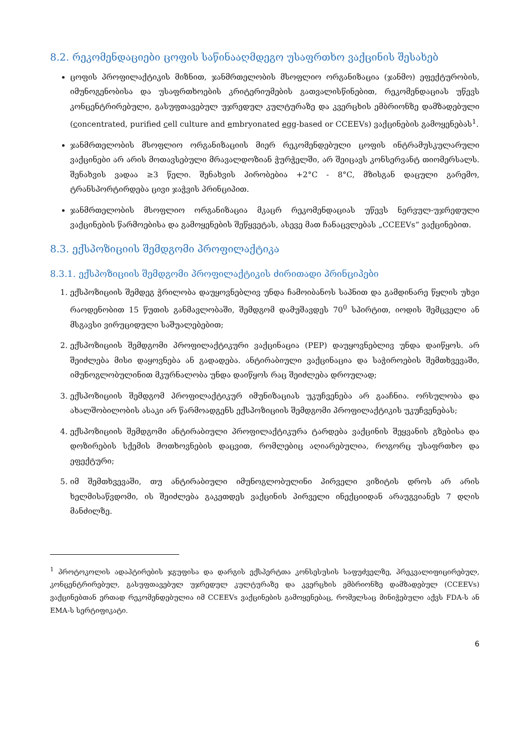8.2. რეკომენდაციები ცოფის საწინააღმდეგო უსაფრთხო ვაქცინის შესახებ
ცოფის პროფილაქტიკის მიზნით, ჯანმრთელობის მსოფლიო ორგანიზაცია (ჯანმო) ეფექტურობის, იმუნოგენობისა და უსაფრთხოების კრიტერიუმების გათვალისწინებით, რეკომენდაციას უწევს კონცენტრირებული, გასუფთავებულ უჯრედულ კულტურაზე და კვერცხის ემბრიონზე დამზადებული (concentrated, purified cell culture and embryonated egg-based or CCEEVs) ვაქცინების გამოყენებას<sup>1</sup>.
ჯანმრთელობის მსოფლიო ორგანიზაციის მიერ რეკომენდებული ცოფის ინტრამუსკულარული ვაქცინები არ არის მოთავსებული მრავალდოზიან ჭურჭელში, არ შეიცავს კონსერვანტ თიომერსალს. შენახვის ვადაა ≥3 წელი. შენახვის პირობებია +2°C - 8°C, მზისგან დაცული გარემო, ტრანსპორტირდება ცივი ჯაჭვის პრინციპით.
ჯანმრთელობის მსოფლიო ორგანიზაცია მკაცრ რეკომენდაციას უწევს ნერვულ-უჯრედული ვაქცინების წარმოებისა და გამოყენების შეწყვეტას, ასევე მათ ჩანაცვლებას „CCEEVs“ ვაქცინებით.
8.3. ექსპოზიციის შემდგომი პროფილაქტიკა
8.3.1. ექსპოზიციის შემდგომი პროფილაქტიკის ძირითადი პრინციპები
1. ექსპოზიციის შემდეგ ჭრილობა დაუყოვნებლივ უნდა ჩამოიბანოს საპნით და გამდინარე წყლის უხვი რაოდენობით 15 წუთის განმავლობაში, შემდგომ დამუშავდეს 70<sup>0</sup> სპირტით, იოდის შემცველი ან მსგავსი ვირუციდული საშუალებებით;
2. ექსპოზიციის შემდგომი პროფილაქტიკური ვაქცინაცია (PEP) დაუყოვნებლივ უნდა დაიწყოს. არ შეიძლება მისი დაყოვნება ან გადადება. ანტირაბიული ვაქცინაცია და საჭიროების შემთხვევაში, იმუნოგლობულინით მკურნალობა უნდა დაიწყოს რაც შეიძლება დროულად;
3. ექსპოზიციის შემდგომ პროფილაქტიკურ იმუნიზაციას უკუჩვენება არ გააჩნია. ორსულობა და ახალშობილობის ასაკი არ წარმოადგენს ექსპოზიციის შემდგომი პროფილაქტიკის უკუჩვენებას;
4. ექსპოზიციის შემდგომი ანტირაბიული პროფილაქტიკურა ტარდება ვაქცინის შეყვანის გზებისა და დოზირების სქემის მოთხოვნების დაცვით, რომლებიც აღიარებულია, როგორც უსაფრთხო და ეფექტური;
5. იმ შემთხვევაში, თუ ანტირაბიული იმუნოგლობულინი პირველი ვიზიტის დროს არ არის ხელმისაწვდომი, ის შეიძლება გაკეთდეს ვაქცინის პირველი ინექციიდან არაუგვიანეს 7 დღის მანძილზე.
<sup>1</sup> პროტოკოლის ადაპტირების ჯგუფისა და დარგის ექსპერტთა კონსესუსის საფუძველზე, პრეკვალიფიცირებულ, კონცენტრირებულ, გასუფთავებულ უჯრედულ კულტურაზე და კვერცხის ემბრიონზე დამზადებულ (CCEEVs) ვაქცინებთან ერთად რეკომენდებულია იმ CCEEVs ვაქცინების გამოყენებაც, რომელსაც მინიჭებული აქვს FDA-ს ან EMA-ს სერტიფიკატი.
6